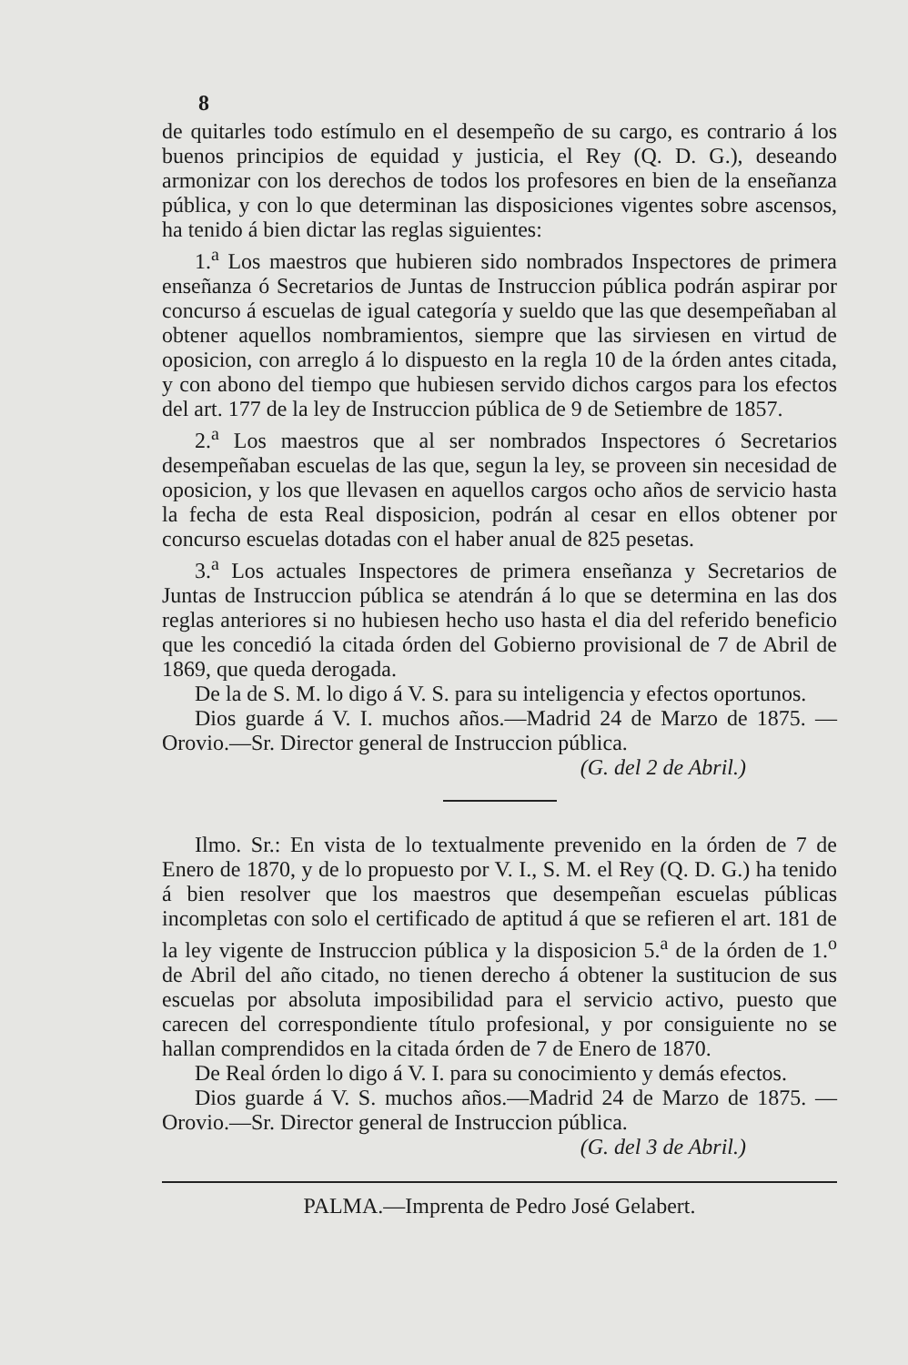8
de quitarles todo estímulo en el desempeño de su cargo, es contrario á los buenos principios de equidad y justicia, el Rey (Q. D. G.), deseando armonizar con los derechos de todos los profesores en bien de la enseñanza pública, y con lo que determinan las disposiciones vigentes sobre ascensos, ha tenido á bien dictar las reglas siguientes:
1.<sup>a</sup> Los maestros que hubieren sido nombrados Inspectores de primera enseñanza ó Secretarios de Juntas de Instruccion pública podrán aspirar por concurso á escuelas de igual categoría y sueldo que las que desempeñaban al obtener aquellos nombramientos, siempre que las sirviesen en virtud de oposicion, con arreglo á lo dispuesto en la regla 10 de la órden antes citada, y con abono del tiempo que hubiesen servido dichos cargos para los efectos del art. 177 de la ley de Instruccion pública de 9 de Setiembre de 1857.
2.<sup>a</sup> Los maestros que al ser nombrados Inspectores ó Secretarios desempeñaban escuelas de las que, segun la ley, se proveen sin necesidad de oposicion, y los que llevasen en aquellos cargos ocho años de servicio hasta la fecha de esta Real disposicion, podrán al cesar en ellos obtener por concurso escuelas dotadas con el haber anual de 825 pesetas.
3.<sup>a</sup> Los actuales Inspectores de primera enseñanza y Secretarios de Juntas de Instruccion pública se atendrán á lo que se determina en las dos reglas anteriores si no hubiesen hecho uso hasta el dia del referido beneficio que les concedió la citada órden del Gobierno provisional de 7 de Abril de 1869, que queda derogada.
De la de S. M. lo digo á V. S. para su inteligencia y efectos oportunos.
Dios guarde á V. I. muchos años.—Madrid 24 de Marzo de 1875. —Orovio.—Sr. Director general de Instruccion pública.
(G. del 2 de Abril.)
Ilmo. Sr.: En vista de lo textualmente prevenido en la órden de 7 de Enero de 1870, y de lo propuesto por V. I., S. M. el Rey (Q. D. G.) ha tenido á bien resolver que los maestros que desempeñan escuelas públicas incompletas con solo el certificado de aptitud á que se refieren el art. 181 de la ley vigente de Instruccion pública y la disposicion 5.<sup>a</sup> de la órden de 1.<sup>o</sup> de Abril del año citado, no tienen derecho á obtener la sustitucion de sus escuelas por absoluta imposibilidad para el servicio activo, puesto que carecen del correspondiente título profesional, y por consiguiente no se hallan comprendidos en la citada órden de 7 de Enero de 1870.
De Real órden lo digo á V. I. para su conocimiento y demás efectos.
Dios guarde á V. S. muchos años.—Madrid 24 de Marzo de 1875. —Orovio.—Sr. Director general de Instruccion pública.
(G. del 3 de Abril.)
PALMA.—Imprenta de Pedro José Gelabert.